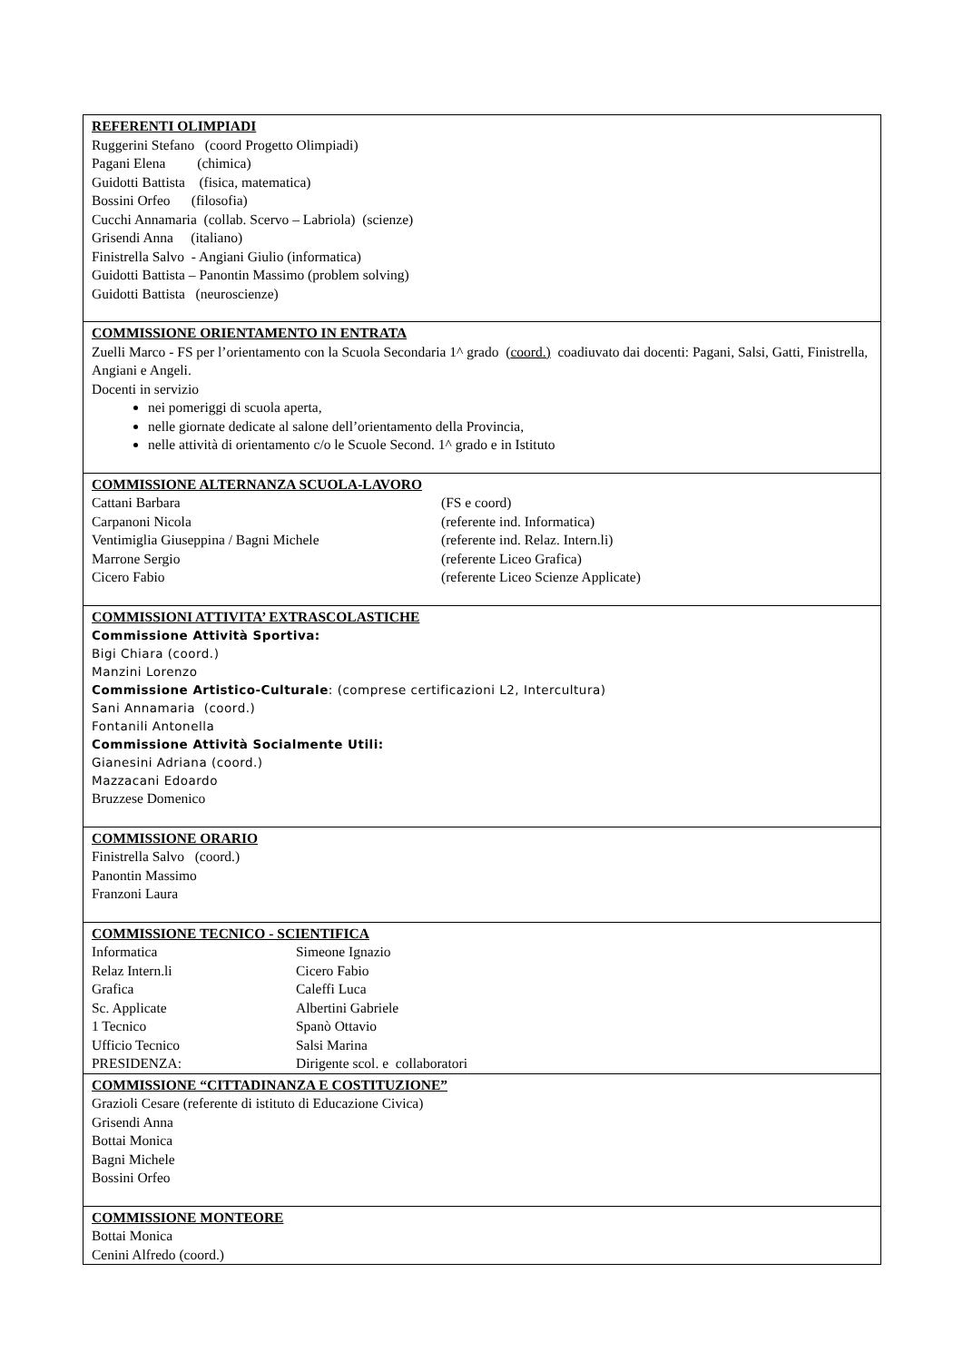| REFERENTI OLIMPIADI Ruggerini Stefano (coord Progetto Olimpiadi) Pagani Elena (chimica) Guidotti Battista (fisica, matematica) Bossini Orfeo (filosofia) Cucchi Annamaria (collab. Scervo – Labriola) (scienze) Grisendi Anna (italiano) Finistrella Salvo - Angiani Giulio (informatica) Guidotti Battista – Panontin Massimo (problem solving) Guidotti Battista (neuroscienze) |
| COMMISSIONE ORIENTAMENTO IN ENTRATA Zuelli Marco - FS per l’orientamento con la Scuola Secondaria 1^ grado ( coord.) coadiuvato dai docenti: Pagani, Salsi, Gatti, Finistrella, Angiani e Angeli. Docenti in servizio nei pomeriggi di scuola aperta, nelle giornate dedicate al salone dell’orientamento della Provincia, nelle attività di orientamento c/o le Scuole Second. 1^ grado e in Istituto |
| COMMISSIONE ALTERNANZA SCUOLA-LAVORO Cattani Barbara (FS e coord) Carpanoni Nicola (referente ind. Informatica) Ventimiglia Giuseppina / Bagni Michele (referente ind. Relaz. Intern.li) Marrone Sergio (referente Liceo Grafica) Cicero Fabio (referente Liceo Scienze Applicate) |
| COMMISSIONI ATTIVITA’ EXTRASCOLASTICHE Commissione Attività Sportiva: Bigi Chiara (coord.) Manzini Lorenzo Commissione Artistico-Culturale : (comprese certificazioni L2, Intercultura) Sani Annamaria (coord.) Fontanili Antonella Commissione Attività Socialmente Utili: Gianesini Adriana (coord.) Mazzacani Edoardo Bruzzese Domenico |
| COMMISSIONE ORARIO Finistrella Salvo (coord.) Panontin Massimo Franzoni Laura |
| COMMISSIONE TECNICO - SCIENTIFICA Informatica Simeone Ignazio Relaz Intern.li Cicero Fabio Grafica Caleffi Luca Sc. Applicate Albertini Gabriele 1 Tecnico Spanò Ottavio Ufficio Tecnico Salsi Marina PRESIDENZA: Dirigente scol. e collaboratori |
| COMMISSIONE “CITTADINANZA E COSTITUZIONE” Grazioli Cesare (referente di istituto di Educazione Civica) Grisendi Anna Bottai Monica Bagni Michele Bossini Orfeo |
| COMMISSIONE MONTEORE Bottai Monica Cenini Alfredo (coord.) |